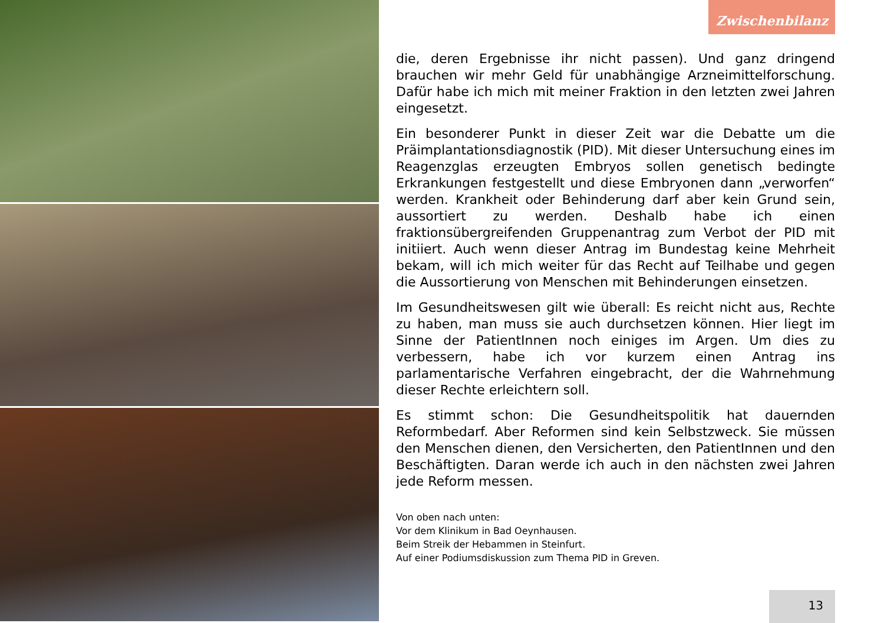Zwischenbilanz
die, deren Ergebnisse ihr nicht passen). Und ganz dringend brauchen wir mehr Geld für unabhängige Arzneimittelforschung. Dafür habe ich mich mit meiner Fraktion in den letzten zwei Jahren eingesetzt.
Ein besonderer Punkt in dieser Zeit war die Debatte um die Präimplanta­tionsdiagnostik (PID). Mit dieser Untersuchung eines im Reagenzglas er­zeugten Embryos sollen genetisch bedingte Erkrankungen festgestellt und diese Embryonen dann „verworfen“ werden. Krankheit oder Behinderung darf aber kein Grund sein, aussortiert zu werden. Deshalb habe ich einen fraktionsübergreifenden Gruppenantrag zum Verbot der PID mit initiiert. Auch wenn dieser Antrag im Bundestag keine Mehrheit bekam, will ich mich weiter für das Recht auf Teilhabe und gegen die Aussortierung von Menschen mit Behinderungen einsetzen.
Im Gesundheitswesen gilt wie überall: Es reicht nicht aus, Rechte zu ha­ben, man muss sie auch durchsetzen können. Hier liegt im Sinne der Pa­tientInnen noch einiges im Argen. Um dies zu verbessern, habe ich vor kurzem einen Antrag ins parlamentarische Verfahren eingebracht, der die Wahrnehmung dieser Rechte erleichtern soll.
Es stimmt schon: Die Gesundheitspolitik hat dauernden Reformbedarf. Aber Reformen sind kein Selbstzweck. Sie müssen den Menschen dienen, den Versicherten, den PatientInnen und den Beschäftigten. Daran werde ich auch in den nächsten zwei Jahren jede Reform messen.
Von oben nach unten:
Vor dem Klinikum in Bad Oeynhausen.
Beim Streik der Hebammen in Steinfurt.
Auf einer Podiumsdiskussion zum Thema PID in Greven.
13